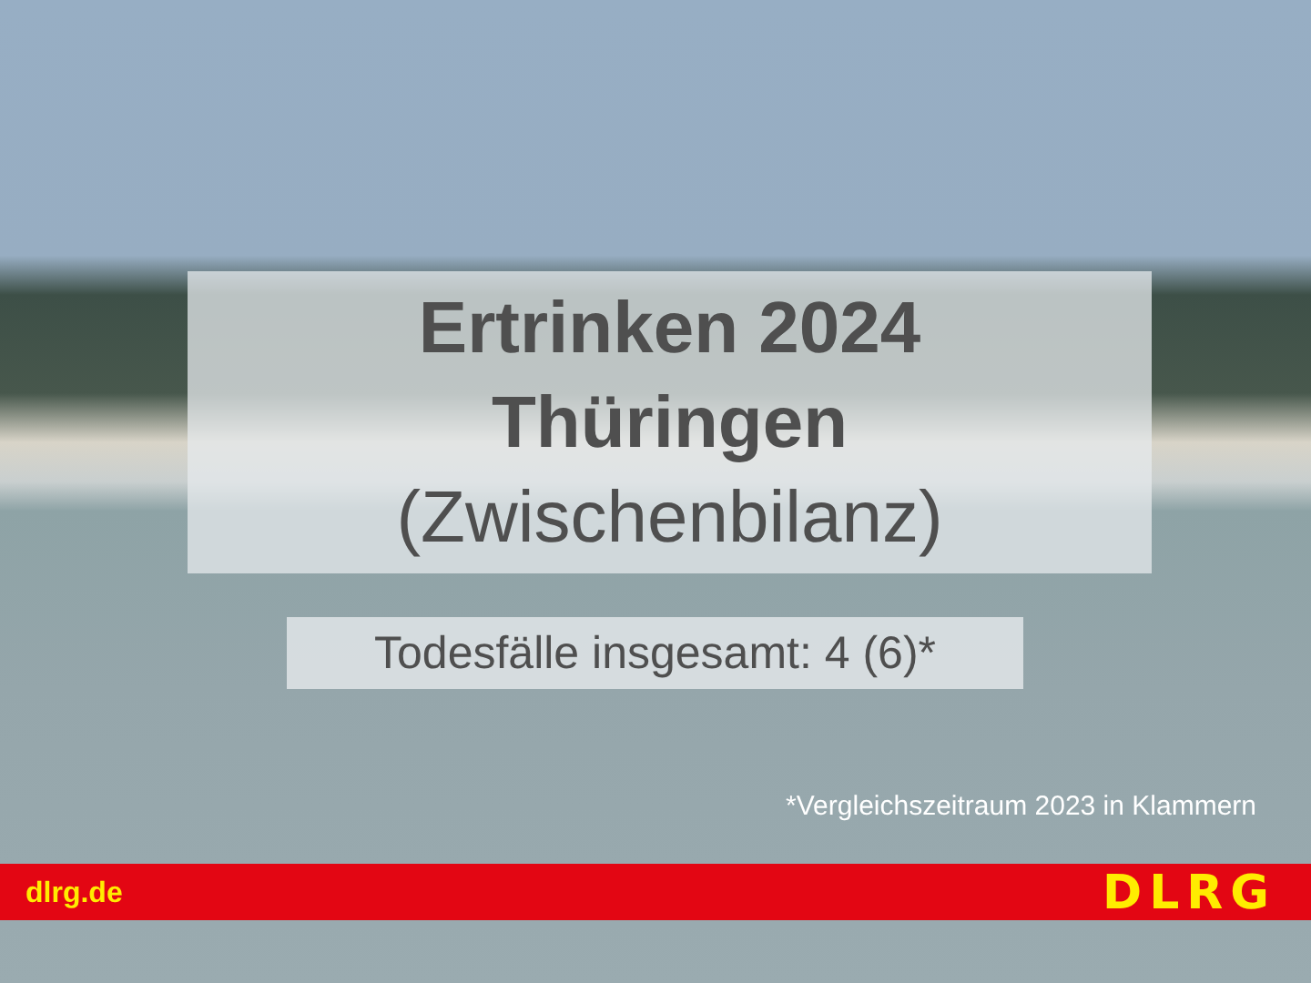Ertrinken 2024
Thüringen
(Zwischenbilanz)
Todesfälle insgesamt: 4 (6)*
*Vergleichszeitraum 2023 in Klammern
dlrg.de
DLRG